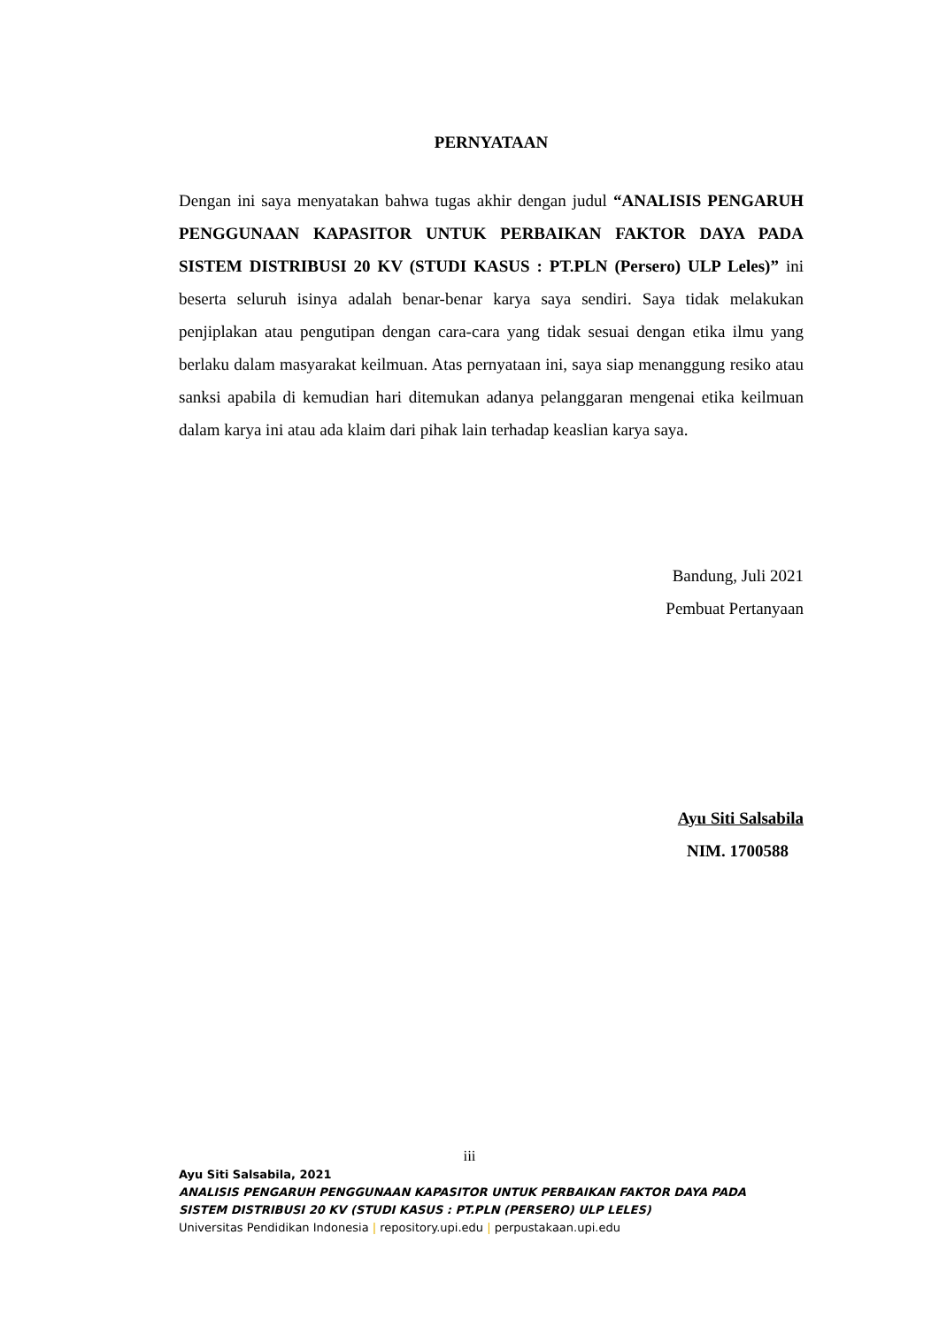PERNYATAAN
Dengan ini saya menyatakan bahwa tugas akhir dengan judul “ANALISIS PENGARUH PENGGUNAAN KAPASITOR UNTUK PERBAIKAN FAKTOR DAYA PADA SISTEM DISTRIBUSI 20 KV (STUDI KASUS : PT.PLN (Persero) ULP Leles)” ini beserta seluruh isinya adalah benar-benar karya saya sendiri. Saya tidak melakukan penjiplakan atau pengutipan dengan cara-cara yang tidak sesuai dengan etika ilmu yang berlaku dalam masyarakat keilmuan. Atas pernyataan ini, saya siap menanggung resiko atau sanksi apabila di kemudian hari ditemukan adanya pelanggaran mengenai etika keilmuan dalam karya ini atau ada klaim dari pihak lain terhadap keaslian karya saya.
Bandung, Juli 2021
Pembuat Pertanyaan
Ayu Siti Salsabila
NIM. 1700588
iii
Ayu Siti Salsabila, 2021
ANALISIS PENGARUH PENGGUNAAN KAPASITOR UNTUK PERBAIKAN FAKTOR DAYA PADA
SISTEM DISTRIBUSI 20 KV (STUDI KASUS : PT.PLN (PERSERO) ULP LELES)
Universitas Pendidikan Indonesia | repository.upi.edu | perpustakaan.upi.edu